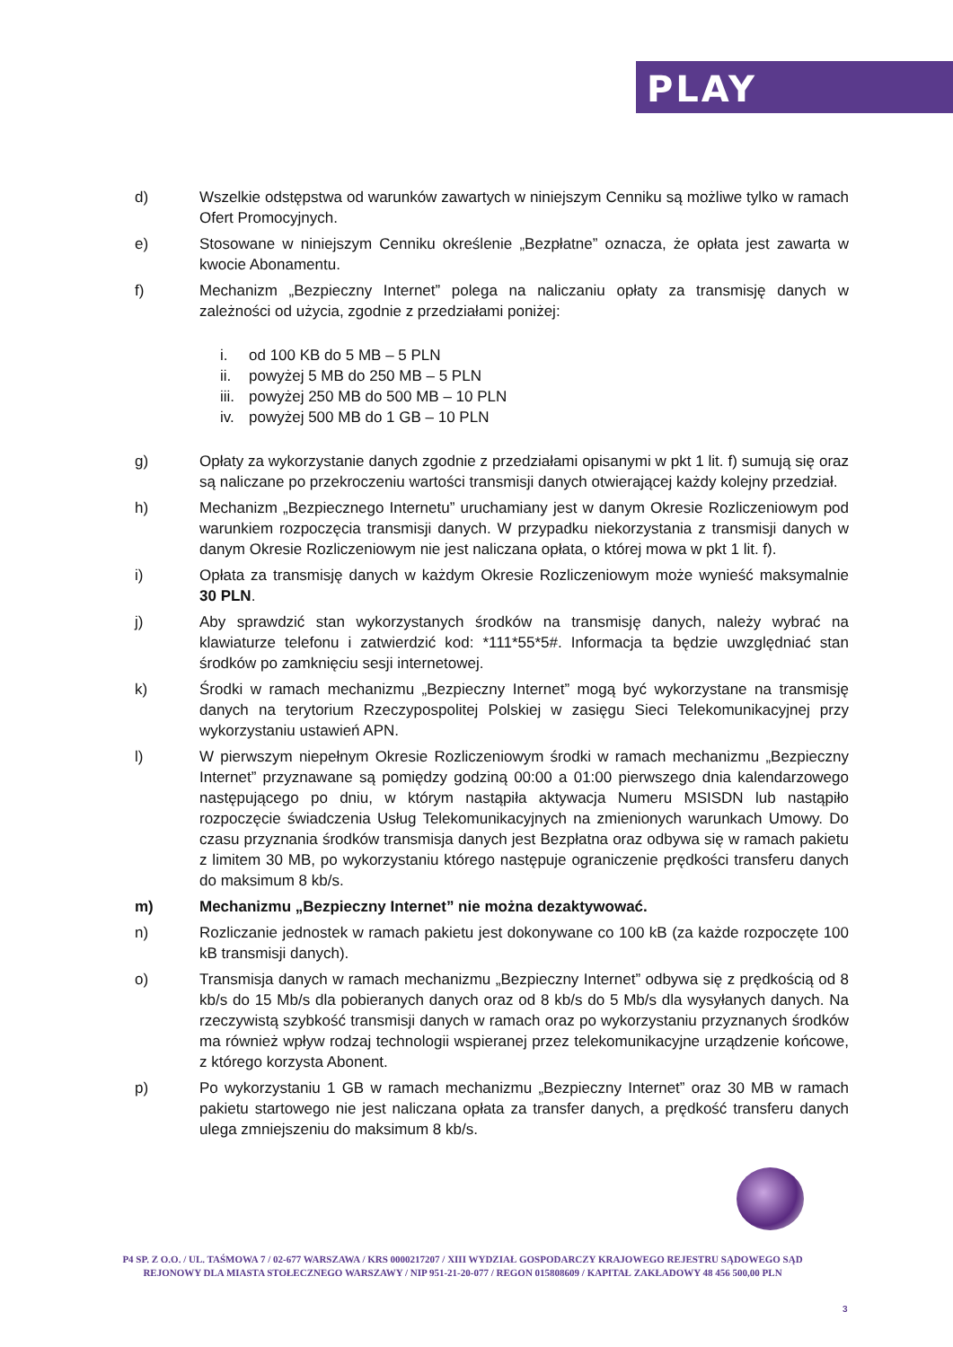PLAY
d) Wszelkie odstępstwa od warunków zawartych w niniejszym Cenniku są możliwe tylko w ramach Ofert Promocyjnych.
e) Stosowane w niniejszym Cenniku określenie „Bezpłatne” oznacza, że opłata jest zawarta w kwocie Abonamentu.
f) Mechanizm „Bezpieczny Internet” polega na naliczaniu opłaty za transmisję danych w zależności od użycia, zgodnie z przedziałami poniżej:
i. od 100 KB do 5 MB – 5 PLN
ii. powyżej 5 MB do 250 MB – 5 PLN
iii. powyżej 250 MB do 500 MB – 10 PLN
iv. powyżej 500 MB do 1 GB – 10 PLN
g) Opłaty za wykorzystanie danych zgodnie z przedziałami opisanymi w pkt 1 lit. f) sumują się oraz są naliczane po przekroczeniu wartości transmisji danych otwierającej każdy kolejny przedział.
h) Mechanizm „Bezpiecznego Internetu” uruchamiany jest w danym Okresie Rozliczeniowym pod warunkiem rozpoczęcia transmisji danych. W przypadku niekorzystania z transmisji danych w danym Okresie Rozliczeniowym nie jest naliczana opłata, o której mowa w pkt 1 lit. f).
i) Opłata za transmisję danych w każdym Okresie Rozliczeniowym może wynieść maksymalnie 30 PLN.
j) Aby sprawdzić stan wykorzystanych środków na transmisję danych, należy wybrać na klawiaturze telefonu i zatwierdzić kod: *111*55*5#. Informacja ta będzie uwzględniać stan środków po zamknięciu sesji internetowej.
k) Środki w ramach mechanizmu „Bezpieczny Internet” mogą być wykorzystane na transmisję danych na terytorium Rzeczypospolitej Polskiej w zasięgu Sieci Telekomunikacyjnej przy wykorzystaniu ustawień APN.
l) W pierwszym niepełnym Okresie Rozliczeniowym środki w ramach mechanizmu „Bezpieczny Internet” przyznawane są pomiędzy godziną 00:00 a 01:00 pierwszego dnia kalendarzowego następującego po dniu, w którym nastąpiła aktywacja Numeru MSISDN lub nastąpiło rozpoczęcie świadczenia Usług Telekomunikacyjnych na zmienionych warunkach Umowy. Do czasu przyznania środków transmisja danych jest Bezpłatna oraz odbywa się w ramach pakietu z limitem 30 MB, po wykorzystaniu którego następuje ograniczenie prędkości transferu danych do maksimum 8 kb/s.
m) Mechanizmu „Bezpieczny Internet” nie można dezaktywować.
n) Rozliczanie jednostek w ramach pakietu jest dokonywane co 100 kB (za każde rozpoczęte 100 kB transmisji danych).
o) Transmisja danych w ramach mechanizmu „Bezpieczny Internet” odbywa się z prędkością od 8 kb/s do 15 Mb/s dla pobieranych danych oraz od 8 kb/s do 5 Mb/s dla wysyłanych danych. Na rzeczywistą szybkość transmisji danych w ramach oraz po wykorzystaniu przyznanych środków ma również wpływ rodzaj technologii wspieranej przez telekomunikacyjne urządzenie końcowe, z którego korzysta Abonent.
p) Po wykorzystaniu 1 GB w ramach mechanizmu „Bezpieczny Internet” oraz 30 MB w ramach pakietu startowego nie jest naliczana opłata za transfer danych, a prędkość transferu danych ulega zmniejszeniu do maksimum 8 kb/s.
P4 SP. Z O.O. / UL. TAŚMOWA 7 / 02-677 WARSZAWA / KRS 0000217207 / XIII WYDZIAŁ GOSPODARCZY KRAJOWEGO REJESTRU SĄDOWEGO SĄD REJONOWY DLA MIASTA STOŁECZNEGO WARSZAWY / NIP 951-21-20-077 / REGON 015808609 / KAPITAŁ ZAKŁADOWY 48 456 500,00 PLN
3